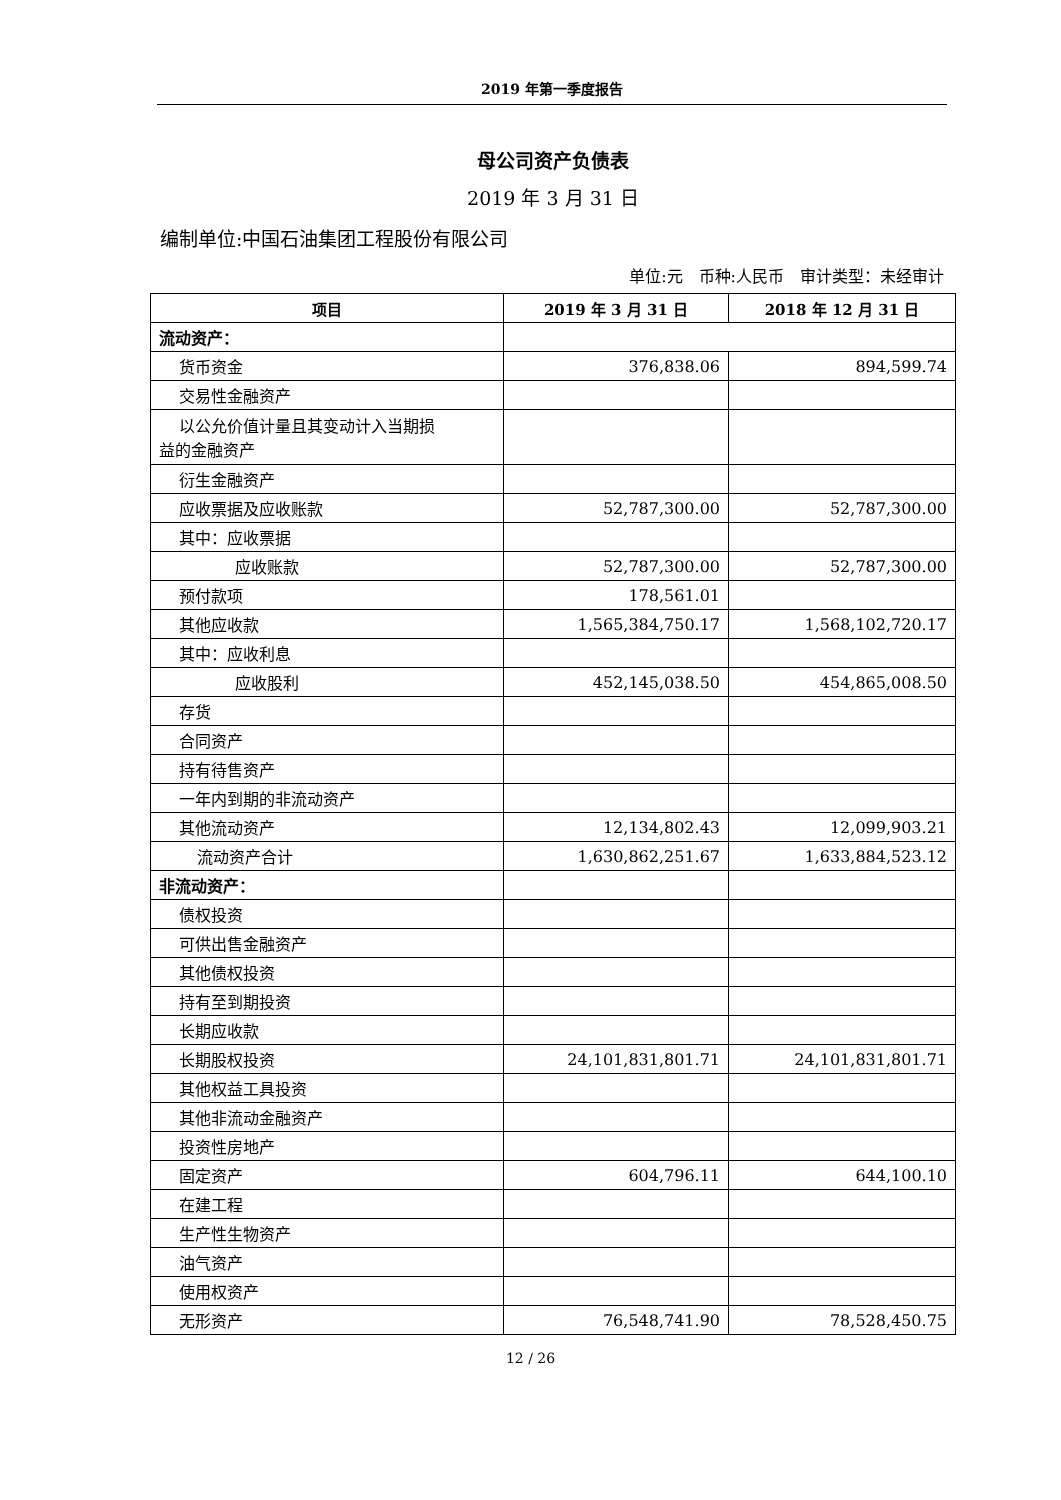2019 年第一季度报告
母公司资产负债表
2019 年 3 月 31 日
编制单位:中国石油集团工程股份有限公司
单位:元　币种:人民币　审计类型：未经审计
| 项目 | 2019 年 3 月 31 日 | 2018 年 12 月 31 日 |
| --- | --- | --- |
| 流动资产： | | |
| 货币资金 | 376,838.06 | 894,599.74 |
| 交易性金融资产 | | |
| 以公允价值计量且其变动计入当期损 益的金融资产 | | |
| 衍生金融资产 | | |
| 应收票据及应收账款 | 52,787,300.00 | 52,787,300.00 |
| 其中：应收票据 | | |
| 应收账款 | 52,787,300.00 | 52,787,300.00 |
| 预付款项 | 178,561.01 | |
| 其他应收款 | 1,565,384,750.17 | 1,568,102,720.17 |
| 其中：应收利息 | | |
| 应收股利 | 452,145,038.50 | 454,865,008.50 |
| 存货 | | |
| 合同资产 | | |
| 持有待售资产 | | |
| 一年内到期的非流动资产 | | |
| 其他流动资产 | 12,134,802.43 | 12,099,903.21 |
| 流动资产合计 | 1,630,862,251.67 | 1,633,884,523.12 |
| 非流动资产： | | |
| 债权投资 | | |
| 可供出售金融资产 | | |
| 其他债权投资 | | |
| 持有至到期投资 | | |
| 长期应收款 | | |
| 长期股权投资 | 24,101,831,801.71 | 24,101,831,801.71 |
| 其他权益工具投资 | | |
| 其他非流动金融资产 | | |
| 投资性房地产 | | |
| 固定资产 | 604,796.11 | 644,100.10 |
| 在建工程 | | |
| 生产性生物资产 | | |
| 油气资产 | | |
| 使用权资产 | | |
| 无形资产 | 76,548,741.90 | 78,528,450.75 |
12 / 26